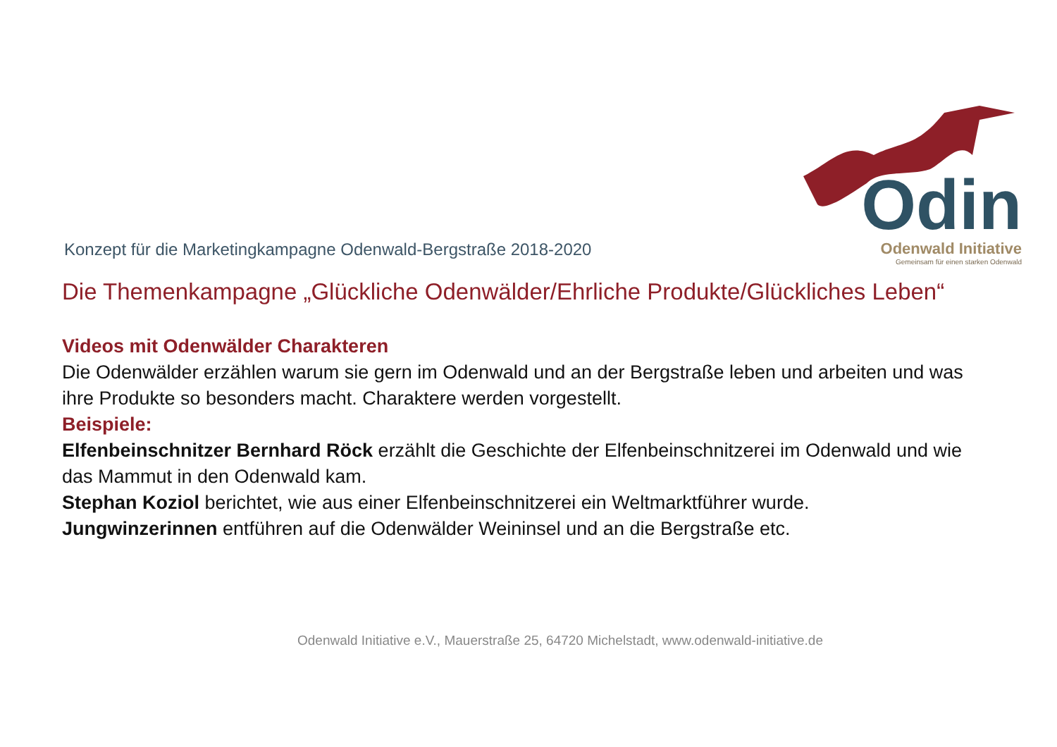Konzept für die Marketingkampagne Odenwald-Bergstraße 2018-2020
Odin
Odenwald Initiative
Gemeinsam für einen starken Odenwald
Die Themenkampagne „Glückliche Odenwälder/Ehrliche Produkte/Glückliches Leben“
Videos mit Odenwälder Charakteren
Die Odenwälder erzählen warum sie gern im Odenwald und an der Bergstraße leben und arbeiten und was ihre Produkte so besonders macht. Charaktere werden vorgestellt.
Beispiele:
Elfenbeinschnitzer Bernhard Röck erzählt die Geschichte der Elfenbeinschnitzerei im Odenwald und wie das Mammut in den Odenwald kam.
Stephan Koziol berichtet, wie aus einer Elfenbeinschnitzerei ein Weltmarktführer wurde.
Jungwinzerinnen entführen auf die Odenwälder Weininsel und an die Bergstraße etc.
Odenwald Initiative e.V., Mauerstraße 25, 64720 Michelstadt, www.odenwald-initiative.de